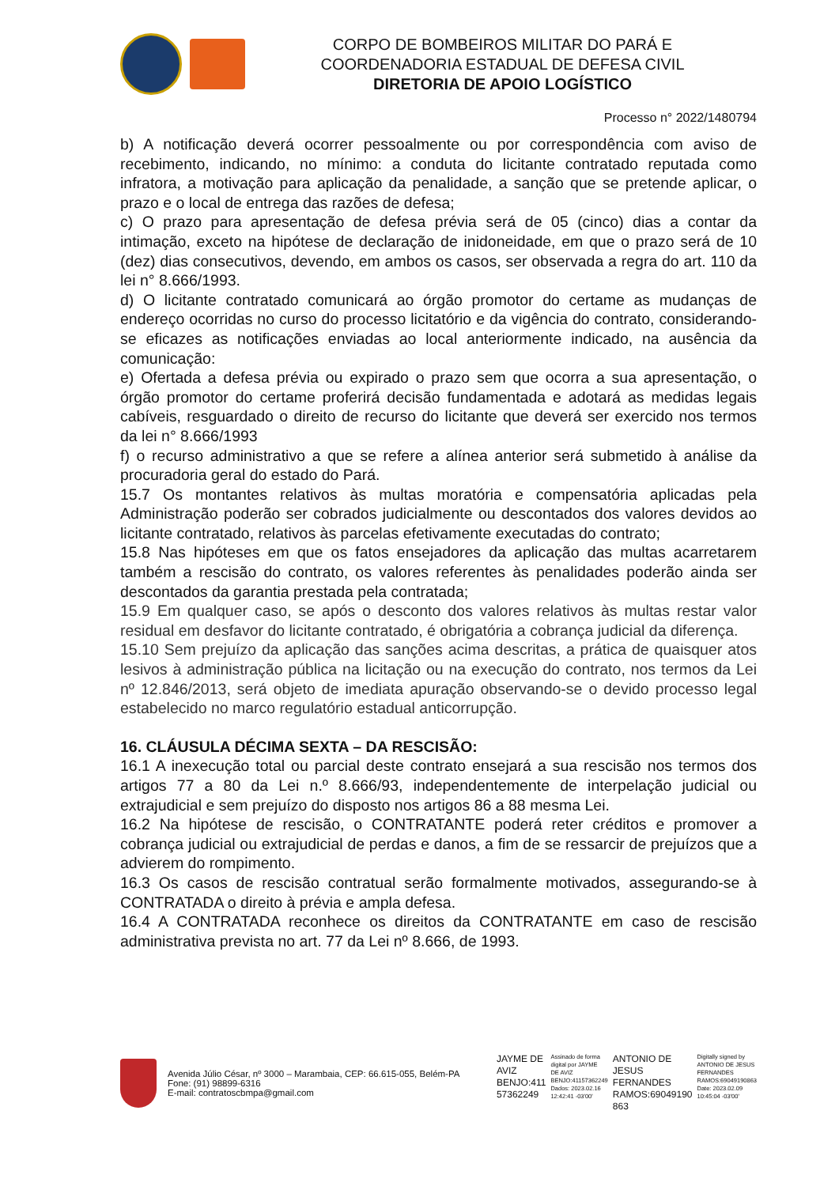CORPO DE BOMBEIROS MILITAR DO PARÁ E
COORDENADORIA ESTADUAL DE DEFESA CIVIL
DIRETORIA DE APOIO LOGÍSTICO
Processo n° 2022/1480794
b) A notificação deverá ocorrer pessoalmente ou por correspondência com aviso de recebimento, indicando, no mínimo: a conduta do licitante contratado reputada como infratora, a motivação para aplicação da penalidade, a sanção que se pretende aplicar, o prazo e o local de entrega das razões de defesa;
c) O prazo para apresentação de defesa prévia será de 05 (cinco) dias a contar da intimação, exceto na hipótese de declaração de inidoneidade, em que o prazo será de 10 (dez) dias consecutivos, devendo, em ambos os casos, ser observada a regra do art. 110 da lei n° 8.666/1993.
d) O licitante contratado comunicará ao órgão promotor do certame as mudanças de endereço ocorridas no curso do processo licitatório e da vigência do contrato, considerando-se eficazes as notificações enviadas ao local anteriormente indicado, na ausência da comunicação:
e) Ofertada a defesa prévia ou expirado o prazo sem que ocorra a sua apresentação, o órgão promotor do certame proferirá decisão fundamentada e adotará as medidas legais cabíveis, resguardado o direito de recurso do licitante que deverá ser exercido nos termos da lei n° 8.666/1993
f) o recurso administrativo a que se refere a alínea anterior será submetido à análise da procuradoria geral do estado do Pará.
15.7 Os montantes relativos às multas moratória e compensatória aplicadas pela Administração poderão ser cobrados judicialmente ou descontados dos valores devidos ao licitante contratado, relativos às parcelas efetivamente executadas do contrato;
15.8 Nas hipóteses em que os fatos ensejadores da aplicação das multas acarretarem também a rescisão do contrato, os valores referentes às penalidades poderão ainda ser descontados da garantia prestada pela contratada;
15.9 Em qualquer caso, se após o desconto dos valores relativos às multas restar valor residual em desfavor do licitante contratado, é obrigatória a cobrança judicial da diferença.
15.10 Sem prejuízo da aplicação das sanções acima descritas, a prática de quaisquer atos lesivos à administração pública na licitação ou na execução do contrato, nos termos da Lei nº 12.846/2013, será objeto de imediata apuração observando-se o devido processo legal estabelecido no marco regulatório estadual anticorrupção.
16. CLÁUSULA DÉCIMA SEXTA – DA RESCISÃO:
16.1 A inexecução total ou parcial deste contrato ensejará a sua rescisão nos termos dos artigos 77 a 80 da Lei n.º 8.666/93, independentemente de interpelação judicial ou extrajudicial e sem prejuízo do disposto nos artigos 86 a 88 mesma Lei.
16.2 Na hipótese de rescisão, o CONTRATANTE poderá reter créditos e promover a cobrança judicial ou extrajudicial de perdas e danos, a fim de se ressarcir de prejuízos que a advierem do rompimento.
16.3 Os casos de rescisão contratual serão formalmente motivados, assegurando-se à CONTRATADA o direito à prévia e ampla defesa.
16.4 A CONTRATADA reconhece os direitos da CONTRATANTE em caso de rescisão administrativa prevista no art. 77 da Lei nº 8.666, de 1993.
Avenida Júlio César, nº 3000 – Marambaia, CEP: 66.615-055, Belém-PA
Fone: (91) 98899-6316
E-mail: contratoscbmpa@gmail.com
JAYME DE
AVIZ
BENJO:411
57362249
Assinado de forma
digital por JAYME
DE AVIZ
BENJO:41157362249
Dados: 2023.02.16
12:42:41 -03'00'
ANTONIO DE
JESUS
FERNANDES
RAMOS:69049190
863
Digitally signed by
ANTONIO DE JESUS
FERNANDES
RAMOS:69049190863
Date: 2023.02.09
10:45:04 -03'00'